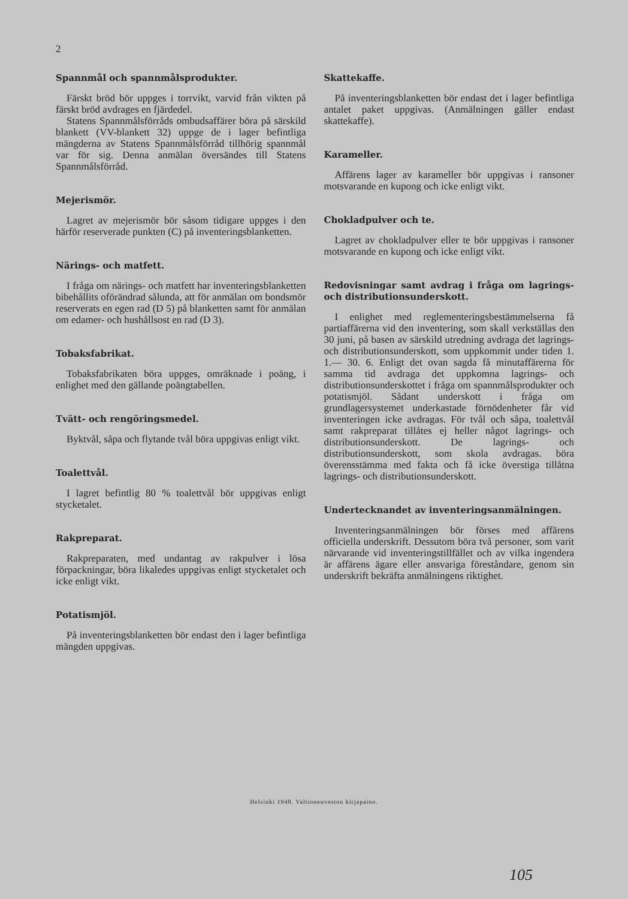2
Spannmål och spannmålsprodukter.
Färskt bröd bör uppges i torrvikt, varvid från vikten på färskt bröd avdrages en fjärdedel.
Statens Spannmålsförråds ombudsaffärer böra på särskild blankett (VV-blankett 32) uppge de i lager befintliga mängderna av Statens Spannmålsförråd tillhörig spannmål var för sig. Denna anmälan översändes till Statens Spannmålsförråd.
Mejerismör.
Lagret av mejerismör bör såsom tidigare uppges i den härför reserverade punkten (C) på inventeringsblanketten.
Närings- och matfett.
I fråga om närings- och matfett har inventeringsblanketten bibehållits oförändrad sålunda, att för anmälan om bondsmör reserverats en egen rad (D 5) på blanketten samt för anmälan om edamer- och hushållsost en rad (D 3).
Tobaksfabrikat.
Tobaksfabrikaten böra uppges, omräknade i poäng, i enlighet med den gällande poängtabellen.
Tvätt- och rengöringsmedel.
Byktvål, såpa och flytande tvål böra uppgivas enligt vikt.
Toalettvål.
I lagret befintlig 80 % toalettvål bör uppgivas enligt stycketalet.
Rakpreparat.
Rakpreparaten, med undantag av rakpulver i lösa förpackningar, böra likaledes uppgivas enligt stycketalet och icke enligt vikt.
Potatismjöl.
På inventeringsblanketten bör endast den i lager befintliga mängden uppgivas.
Skattekaffe.
På inventeringsblanketten bör endast det i lager befintliga antalet paket uppgivas. (Anmälningen gäller endast skattekaffe).
Karameller.
Affärens lager av karameller bör uppgivas i ransoner motsvarande en kupong och icke enligt vikt.
Chokladpulver och te.
Lagret av chokladpulver eller te bör uppgivas i ransoner motsvarande en kupong och icke enligt vikt.
Redovisningar samt avdrag i fråga om lagrings- och distributionsunderskott.
I enlighet med reglementeringsbestämmelserna få partiaffärerna vid den inventering, som skall verkställas den 30 juni, på basen av särskild utredning avdraga det lagrings- och distributionsunderskott, som uppkommit under tiden 1. 1.— 30. 6. Enligt det ovan sagda få minutaffärerna för samma tid avdraga det uppkomna lagrings- och distributionsunderskottet i fråga om spannmålsprodukter och potatismjöl. Sådant underskott i fråga om grundlagersystemet underkastade förnödenheter får vid inventeringen icke avdragas. För tvål och såpa, toalettvål samt rakpreparat tillåtes ej heller något lagrings- och distributionsunderskott. De lagrings- och distributionsunderskott, som skola avdragas. böra överensstämma med fakta och få icke överstiga tillåtna lagrings- och distributionsunderskott.
Undertecknandet av inventeringsanmälningen.
Inventeringsanmälningen bör förses med affärens officiella underskrift. Dessutom böra två personer, som varit närvarande vid inventeringstillfället och av vilka ingendera är affärens ägare eller ansvariga föreståndare, genom sin underskrift bekräfta anmälningens riktighet.
Helsinki 1948. Valtioneuvoston kirjapaino.
105